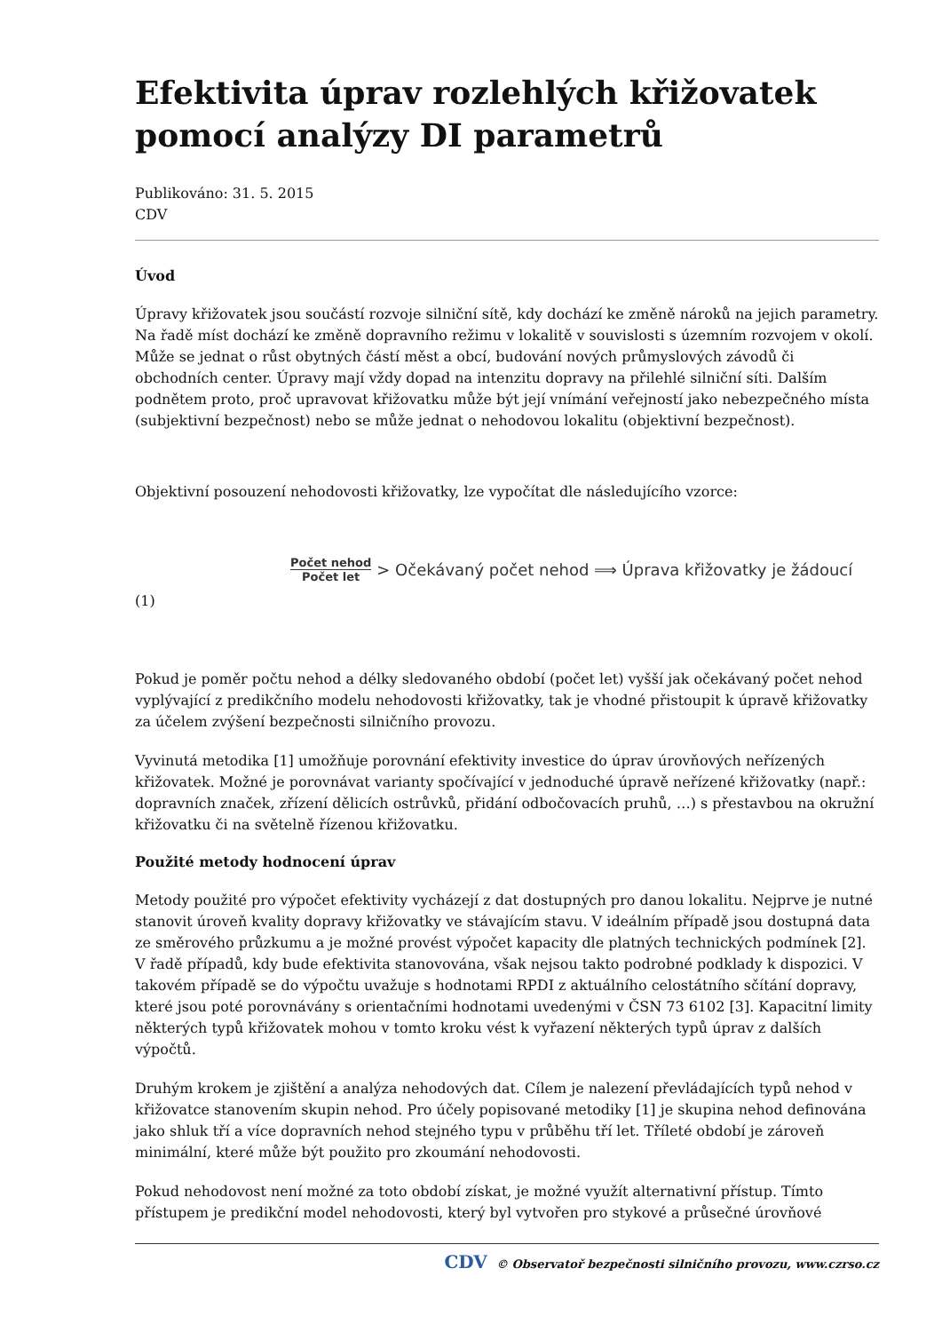Efektivita úprav rozlehlých křižovatek pomocí analýzy DI parametrů
Publikováno: 31. 5. 2015
CDV
Úvod
Úpravy křižovatek jsou součástí rozvoje silniční sítě, kdy dochází ke změně nároků na jejich parametry. Na řadě míst dochází ke změně dopravního režimu v lokalitě v souvislosti s územním rozvojem v okolí. Může se jednat o růst obytných částí měst a obcí, budování nových průmyslových závodů či obchodních center. Úpravy mají vždy dopad na intenzitu dopravy na přilehlé silniční síti. Dalším podnětem proto, proč upravovat křižovatku může být její vnímání veřejností jako nebezpečného místa (subjektivní bezpečnost) nebo se může jednat o nehodovou lokalitu (objektivní bezpečnost).
Objektivní posouzení nehodovosti křižovatky, lze vypočítat dle následujícího vzorce:
Počet nehod Počet let > Očekávaný počet nehod ⟹ Úprava křižovatky je žádoucí
(1)
Pokud je poměr počtu nehod a délky sledovaného období (počet let) vyšší jak očekávaný počet nehod vyplývající z predikčního modelu nehodovosti křižovatky, tak je vhodné přistoupit k úpravě křižovatky za účelem zvýšení bezpečnosti silničního provozu.
Vyvinutá metodika [1] umožňuje porovnání efektivity investice do úprav úrovňových neřízených křižovatek. Možné je porovnávat varianty spočívající v jednoduché úpravě neřízené křižovatky (např.: dopravních značek, zřízení dělicích ostrůvků, přidání odbočovacích pruhů, …) s přestavbou na okružní křižovatku či na světelně řízenou křižovatku.
Použité metody hodnocení úprav
Metody použité pro výpočet efektivity vycházejí z dat dostupných pro danou lokalitu. Nejprve je nutné stanovit úroveň kvality dopravy křižovatky ve stávajícím stavu. V ideálním případě jsou dostupná data ze směrového průzkumu a je možné provést výpočet kapacity dle platných technických podmínek [2]. V řadě případů, kdy bude efektivita stanovována, však nejsou takto podrobné podklady k dispozici. V takovém případě se do výpočtu uvažuje s hodnotami RPDI z aktuálního celostátního sčítání dopravy, které jsou poté porovnávány s orientačními hodnotami uvedenými v ČSN 73 6102 [3]. Kapacitní limity některých typů křižovatek mohou v tomto kroku vést k vyřazení některých typů úprav z dalších výpočtů.
Druhým krokem je zjištění a analýza nehodových dat. Cílem je nalezení převládajících typů nehod v křižovatce stanovením skupin nehod. Pro účely popisované metodiky [1] je skupina nehod definována jako shluk tří a více dopravních nehod stejného typu v průběhu tří let. Tříleté období je zároveň minimální, které může být použito pro zkoumání nehodovosti.
Pokud nehodovost není možné za toto období získat, je možné využít alternativní přístup. Tímto přístupem je predikční model nehodovosti, který byl vytvořen pro stykové a průsečné úrovňové
CDV © Observatoř bezpečnosti silničního provozu, www.czrso.cz